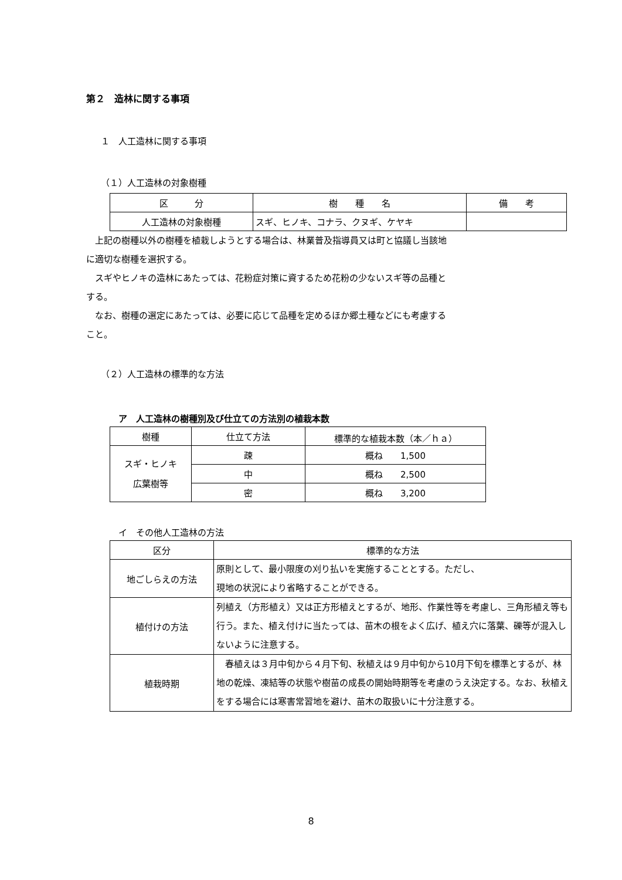第２　造林に関する事項
１　人工造林に関する事項
（１）人工造林の対象樹種
| 区 分 | 樹 種 名 | 備 考 |
| --- | --- | --- |
| 人工造林の対象樹種 | スギ、ヒノキ、コナラ、クヌギ、ケヤキ | |
　上記の樹種以外の樹種を植栽しようとする場合は、林業普及指導員又は町と協議し当該地
に適切な樹種を選択する。
　スギやヒノキの造林にあたっては、花粉症対策に資するため花粉の少ないスギ等の品種と
する。
　なお、樹種の選定にあたっては、必要に応じて品種を定めるほか郷土種などにも考慮する
こと。
（２）人工造林の標準的な方法
ア　人工造林の樹種別及び仕立ての方法別の植栽本数
| 樹種 | 仕立て方法 | 標準的な植栽本数（本／ｈａ） |
| --- | --- | --- |
| スギ・ヒノキ 広葉樹等 | 疎 | 概ね 1,500 |
| | 中 | 概ね 2,500 |
| | 密 | 概ね 3,200 |
イ　その他人工造林の方法
| 区分 | 標準的な方法 |
| --- | --- |
| 地ごしらえの方法 | 原則として、最小限度の刈り払いを実施することとする。ただし、 現地の状況により省略することができる。 |
| 植付けの方法 | 列植え（方形植え）又は正方形植えとするが、地形、作業性等を考慮し、三角形植え等も行う。また、植え付けに当たっては、苗木の根をよく広げ、植え穴に落葉、礫等が混入しないように注意する。 |
| 植栽時期 | 春植えは３月中旬から４月下旬、秋植えは９月中旬から10月下旬を標準とするが、林地の乾燥、凍結等の状態や樹苗の成長の開始時期等を考慮のうえ決定する。なお、秋植えをする場合には寒害常習地を避け、苗木の取扱いに十分注意する。 |
8